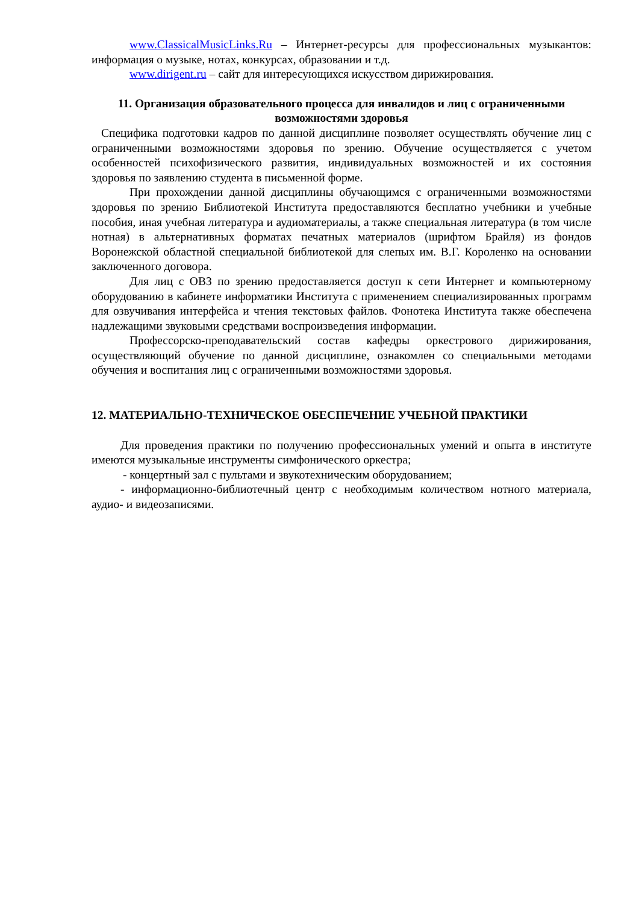www.ClassicalMusicLinks.Ru – Интернет-ресурсы для профессиональных музыкантов: информация о музыке, нотах, конкурсах, образовании и т.д.
www.dirigent.ru – сайт для интересующихся искусством дирижирования.
11. Организация образовательного процесса для инвалидов и лиц с ограниченными возможностями здоровья
Специфика подготовки кадров по данной дисциплине позволяет осуществлять обучение лиц с ограниченными возможностями здоровья по зрению. Обучение осуществляется с учетом особенностей психофизического развития, индивидуальных возможностей и их состояния здоровья по заявлению студента в письменной форме.
При прохождении данной дисциплины обучающимся с ограниченными возможностями здоровья по зрению Библиотекой Института предоставляются бесплатно учебники и учебные пособия, иная учебная литература и аудиоматериалы, а также специальная литература (в том числе нотная) в альтернативных форматах печатных материалов (шрифтом Брайля) из фондов Воронежской областной специальной библиотекой для слепых им. В.Г. Короленко на основании заключенного договора.
Для лиц с ОВЗ по зрению предоставляется доступ к сети Интернет и компьютерному оборудованию в кабинете информатики Института с применением специализированных программ для озвучивания интерфейса и чтения текстовых файлов. Фонотека Института также обеспечена надлежащими звуковыми средствами воспроизведения информации.
Профессорско-преподавательский состав кафедры оркестрового дирижирования, осуществляющий обучение по данной дисциплине, ознакомлен со специальными методами обучения и воспитания лиц с ограниченными возможностями здоровья.
12. МАТЕРИАЛЬНО-ТЕХНИЧЕСКОЕ ОБЕСПЕЧЕНИЕ УЧЕБНОЙ ПРАКТИКИ
Для проведения практики по получению профессиональных умений и опыта в институте имеются музыкальные инструменты симфонического оркестра;
- концертный зал с пультами и звукотехническим оборудованием;
- информационно-библиотечный центр с необходимым количеством нотного материала, аудио- и видеозаписями.